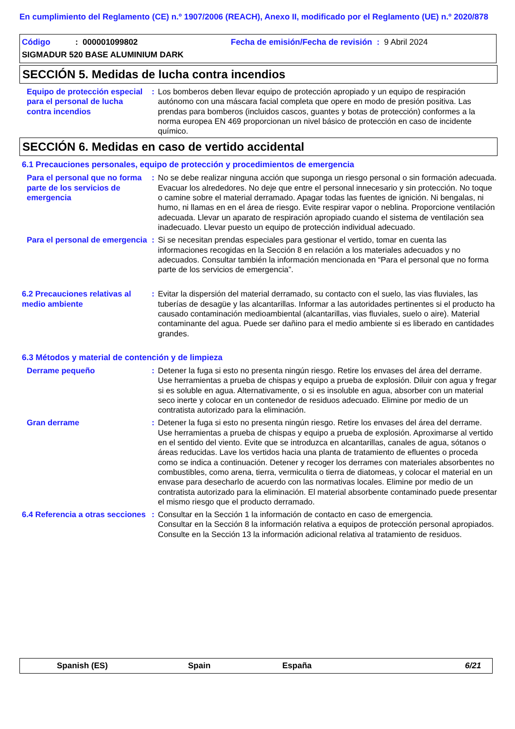En cumplimiento del Reglamento (CE) n.º 1907/2006 (REACH), Anexo II, modificado por el Reglamento (UE) n.º 2020/878
Código: 000001099802 Fecha de emisión/Fecha de revisión : 9 Abril 2024
SIGMADUR 520 BASE ALUMINIUM DARK
SECCIÓN 5. Medidas de lucha contra incendios
Equipo de protección especial para el personal de lucha contra incendios
: Los bomberos deben llevar equipo de protección apropiado y un equipo de respiración autónomo con una máscara facial completa que opere en modo de presión positiva. Las prendas para bomberos (incluidos cascos, guantes y botas de protección) conformes a la norma europea EN 469 proporcionan un nivel básico de protección en caso de incidente químico.
SECCIÓN 6. Medidas en caso de vertido accidental
6.1 Precauciones personales, equipo de protección y procedimientos de emergencia
Para el personal que no forma parte de los servicios de emergencia
: No se debe realizar ninguna acción que suponga un riesgo personal o sin formación adecuada. Evacuar los alrededores. No deje que entre el personal innecesario y sin protección. No toque o camine sobre el material derramado. Apagar todas las fuentes de ignición. Ni bengalas, ni humo, ni llamas en en el área de riesgo. Evite respirar vapor o neblina. Proporcione ventilación adecuada. Llevar un aparato de respiración apropiado cuando el sistema de ventilación sea inadecuado. Llevar puesto un equipo de protección individual adecuado.
Para el personal de emergencia
: Si se necesitan prendas especiales para gestionar el vertido, tomar en cuenta las informaciones recogidas en la Sección 8 en relación a los materiales adecuados y no adecuados. Consultar también la información mencionada en “Para el personal que no forma parte de los servicios de emergencia”.
6.2 Precauciones relativas al medio ambiente
: Evitar la dispersión del material derramado, su contacto con el suelo, las vias fluviales, las tuberías de desagüe y las alcantarillas. Informar a las autoridades pertinentes si el producto ha causado contaminación medioambiental (alcantarillas, vias fluviales, suelo o aire). Material contaminante del agua. Puede ser dañino para el medio ambiente si es liberado en cantidades grandes.
6.3 Métodos y material de contención y de limpieza
Derrame pequeño : Detener la fuga si esto no presenta ningún riesgo. Retire los envases del área del derrame. Use herramientas a prueba de chispas y equipo a prueba de explosión. Diluir con agua y fregar si es soluble en agua. Alternativamente, o si es insoluble en agua, absorber con un material seco inerte y colocar en un contenedor de residuos adecuado. Elimine por medio de un contratista autorizado para la eliminación.
Gran derrame : Detener la fuga si esto no presenta ningún riesgo. Retire los envases del área del derrame. Use herramientas a prueba de chispas y equipo a prueba de explosión. Aproximarse al vertido en el sentido del viento. Evite que se introduzca en alcantarillas, canales de agua, sótanos o áreas reducidas. Lave los vertidos hacia una planta de tratamiento de efluentes o proceda como se indica a continuación. Detener y recoger los derrames con materiales absorbentes no combustibles, como arena, tierra, vermiculita o tierra de diatomeas, y colocar el material en un envase para desecharlo de acuerdo con las normativas locales. Elimine por medio de un contratista autorizado para la eliminación. El material absorbente contaminado puede presentar el mismo riesgo que el producto derramado.
6.4 Referencia a otras secciones
: Consultar en la Sección 1 la información de contacto en caso de emergencia.
Consultar en la Sección 8 la información relativa a equipos de protección personal apropiados.
Consulte en la Sección 13 la información adicional relativa al tratamiento de residuos.
Spanish (ES) Spain España 6/21